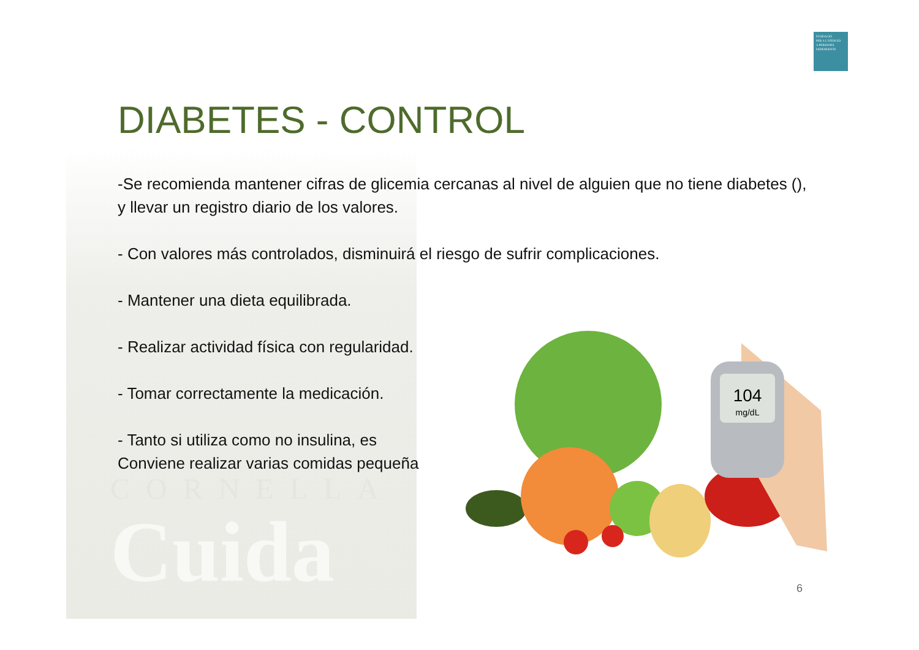CORNELLA
Cuida
FUNDACIÓ
PER A L'ATENCIÓ
A PERSONES
DEPENDENTS
DIABETES - CONTROL
-Se recomienda mantener cifras de glicemia cercanas al nivel de alguien que no tiene diabetes (), y llevar un registro diario de los valores.
- Con valores más controlados, disminuirá el riesgo de sufrir complicaciones.
- Mantener una dieta equilibrada.
- Realizar actividad física con regularidad.
- Tomar correctamente la medicación.
- Tanto si utiliza como no insulina, es
Conviene realizar varias comidas pequeña
104
mg/dL
6